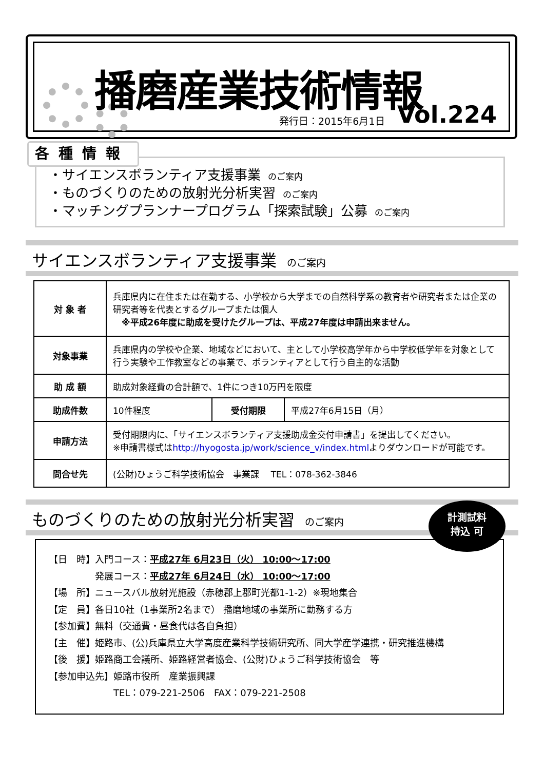播磨産業技術情報
発行日：2015年6月1日 Vol.224
各種情報
・サイエンスボランティア支援事業 のご案内
・ものづくりのための放射光分析実習 のご案内
・マッチングプランナープログラム「探索試験」公募 のご案内
サイエンスボランティア支援事業 のご案内
| 対 象 者 | 兵庫県内に在住または在勤する、小学校から大学までの自然科学系の教育者や研究者または企業の研究者等を代表とするグループまたは個人 ※平成26年度に助成を受けたグループは、平成27年度は申請出来ません。 | | |
| 対象事業 | 兵庫県内の学校や企業、地域などにおいて、主として小学校高学年から中学校低学年を対象として行う実験や工作教室などの事業で、ボランティアとして行う自主的な活動 | | |
| 助 成 額 | 助成対象経費の合計額で、1件につき10万円を限度 | | |
| 助成件数 | 10件程度 | 受付期限 | 平成27年6月15日（月） |
| 申請方法 | 受付期限内に、「サイエンスボランティア支援助成金交付申請書」を提出してください。 ※申請書様式は http://hyogosta.jp/work/science_v/index.html よりダウンロードが可能です。 | | |
| 問合せ先 | (公財)ひょうご科学技術協会 事業課 TEL：078-362-3846 | | |
ものづくりのための放射光分析実習 のご案内
【日　時】入門コース：平成27年 6月23日（火） 10:00～17:00
　　　　　発展コース：平成27年 6月24日（水） 10:00～17:00
【場　所】ニュースバル放射光施設（赤穂郡上郡町光都1-1-2）※現地集合
【定　員】各日10社（1事業所2名まで） 播磨地域の事業所に勤務する方
【参加費】無料（交通費・昼食代は各自負担）
【主　催】姫路市、(公)兵庫県立大学高度産業科学技術研究所、同大学産学連携・研究推進機構
【後　援】姫路商工会議所、姫路経営者協会、(公財)ひょうご科学技術協会　等
【参加申込先】姫路市役所　産業振興課
　　　　　　　TEL：079-221-2506　FAX：079-221-2508
計測試料
持込 可